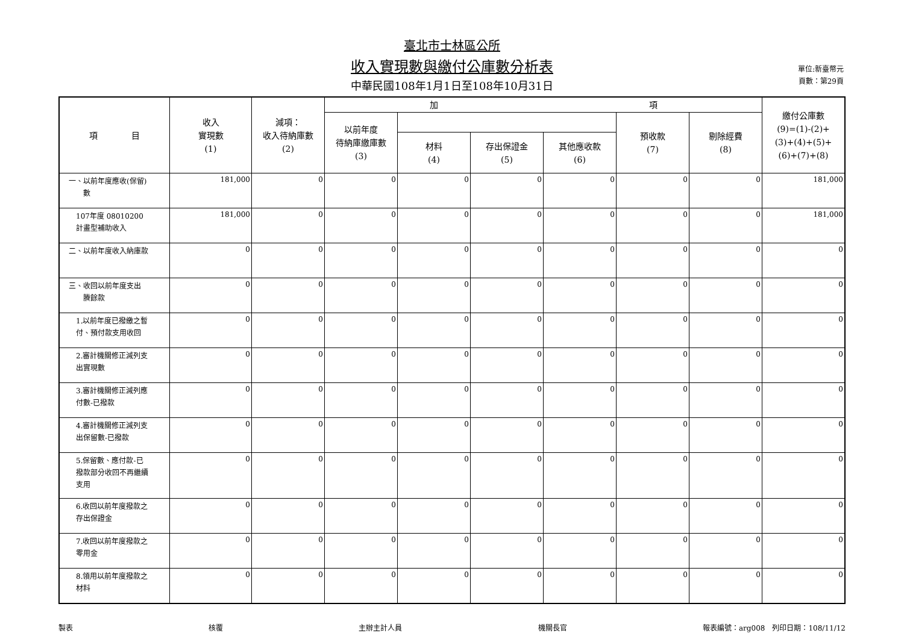單位:新臺幣元
頁數：第29頁
臺北市士林區公所
收入實現數與繳付公庫數分析表
中華民國108年1月1日至108年10月31日
| 項 目 | 收入 實現數 (1) | 減項： 收入待納庫數 (2) | 加 項 | | | | | | 繳付公庫數 (9)=(1)-(2)+ (3)+(4)+(5)+ (6)+(7)+(8) |
| --- | --- | --- | --- | --- | --- | --- | --- | --- | --- |
| | | | 以前年度 待納庫繳庫數 (3) | | | | 預收款 (7) | 剔除經費 (8) | |
| | | | | 材料 (4) | 存出保證金 (5) | 其他應收款 (6) | | | |
| 一、以前年度應收(保留) 數 | 181,000 | 0 | 0 | 0 | 0 | 0 | 0 | 0 | 181,000 |
| 107年度 08010200 計畫型補助收入 | 181,000 | 0 | 0 | 0 | 0 | 0 | 0 | 0 | 181,000 |
| 二、以前年度收入納庫款 | 0 | 0 | 0 | 0 | 0 | 0 | 0 | 0 | 0 |
| 三、收回以前年度支出 賸餘款 | 0 | 0 | 0 | 0 | 0 | 0 | 0 | 0 | 0 |
| 1.以前年度已撥繳之暫 付、預付款支用收回 | 0 | 0 | 0 | 0 | 0 | 0 | 0 | 0 | 0 |
| 2.審計機關修正減列支 出實現數 | 0 | 0 | 0 | 0 | 0 | 0 | 0 | 0 | 0 |
| 3.審計機關修正減列應 付數-已撥款 | 0 | 0 | 0 | 0 | 0 | 0 | 0 | 0 | 0 |
| 4.審計機關修正減列支 出保留數-已撥款 | 0 | 0 | 0 | 0 | 0 | 0 | 0 | 0 | 0 |
| 5.保留數、應付款-已 撥款部分收回不再繼續 支用 | 0 | 0 | 0 | 0 | 0 | 0 | 0 | 0 | 0 |
| 6.收回以前年度撥款之 存出保證金 | 0 | 0 | 0 | 0 | 0 | 0 | 0 | 0 | 0 |
| 7.收回以前年度撥款之 零用金 | 0 | 0 | 0 | 0 | 0 | 0 | 0 | 0 | 0 |
| 8.領用以前年度撥款之 材料 | 0 | 0 | 0 | 0 | 0 | 0 | 0 | 0 | 0 |
製表 核覆 主辦主計人員 機關長官 報表編號：arg008　列印日期：108/11/12